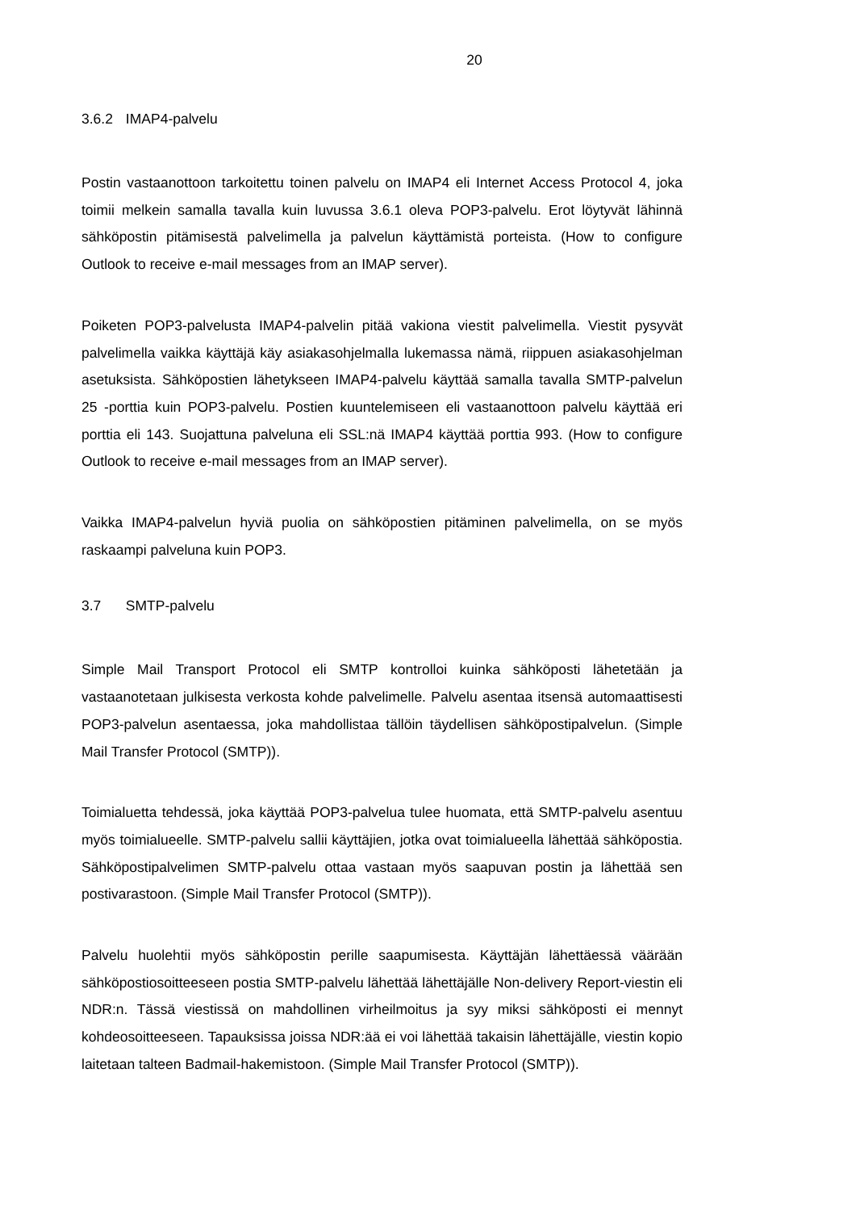20
3.6.2 IMAP4-palvelu
Postin vastaanottoon tarkoitettu toinen palvelu on IMAP4 eli Internet Access Protocol 4, joka toimii melkein samalla tavalla kuin luvussa 3.6.1 oleva POP3-palvelu. Erot löytyvät lähinnä sähköpostin pitämisestä palvelimella ja palvelun käyttämistä porteista. (How to configure Outlook to receive e-mail messages from an IMAP server).
Poiketen POP3-palvelusta IMAP4-palvelin pitää vakiona viestit palvelimella. Viestit pysyvät palvelimella vaikka käyttäjä käy asiakasohjelmalla lukemassa nämä, riippuen asiakasohjelman asetuksista. Sähköpostien lähetykseen IMAP4-palvelu käyttää samalla tavalla SMTP-palvelun 25 -porttia kuin POP3-palvelu. Postien kuuntelemiseen eli vastaanottoon palvelu käyttää eri porttia eli 143. Suojattuna palveluna eli SSL:nä IMAP4 käyttää porttia 993. (How to configure Outlook to receive e-mail messages from an IMAP server).
Vaikka IMAP4-palvelun hyviä puolia on sähköpostien pitäminen palvelimella, on se myös raskaampi palveluna kuin POP3.
3.7 SMTP-palvelu
Simple Mail Transport Protocol eli SMTP kontrolloi kuinka sähköposti lähetetään ja vastaanotetaan julkisesta verkosta kohde palvelimelle. Palvelu asentaa itsensä automaattisesti POP3-palvelun asentaessa, joka mahdollistaa tällöin täydellisen sähköpostipalvelun. (Simple Mail Transfer Protocol (SMTP)).
Toimialuetta tehdessä, joka käyttää POP3-palvelua tulee huomata, että SMTP-palvelu asentuu myös toimialueelle. SMTP-palvelu sallii käyttäjien, jotka ovat toimialueella lähettää sähköpostia. Sähköpostipalvelimen SMTP-palvelu ottaa vastaan myös saapuvan postin ja lähettää sen postivarastoon. (Simple Mail Transfer Protocol (SMTP)).
Palvelu huolehtii myös sähköpostin perille saapumisesta. Käyttäjän lähettäessä väärään sähköpostiosoitteeseen postia SMTP-palvelu lähettää lähettäjälle Non-delivery Report-viestin eli NDR:n. Tässä viestissä on mahdollinen virheilmoitus ja syy miksi sähköposti ei mennyt kohdeosoitteeseen. Tapauksissa joissa NDR:ää ei voi lähettää takaisin lähettäjälle, viestin kopio laitetaan talteen Badmail-hakemistoon. (Simple Mail Transfer Protocol (SMTP)).